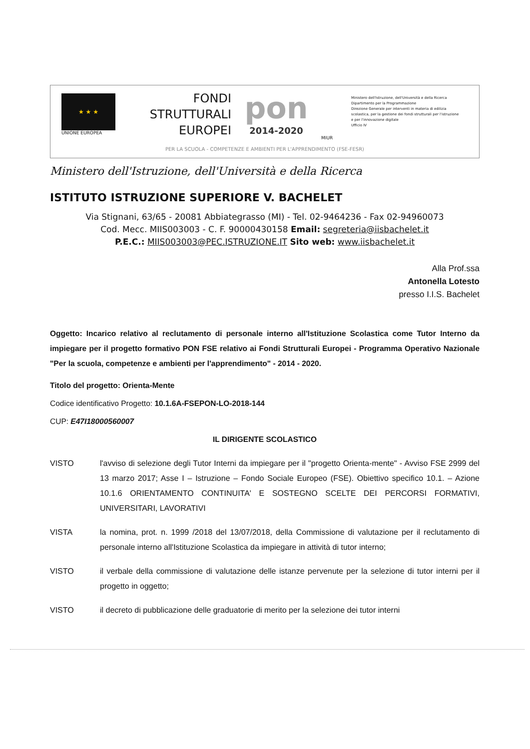★ ★ ★
UNIONE EUROPEA
FONDI
STRUTTURALI
EUROPEI
pon
2014-2020
MIUR
Ministero dell'Istruzione, dell'Università e della Ricerca
Dipartimento per la Programmazione
Direzione Generale per interventi in materia di edilizia scolastica, per la gestione dei fondi strutturali per l'istruzione e per l'innovazione digitale
Ufficio IV
PER LA SCUOLA - COMPETENZE E AMBIENTI PER L'APPRENDIMENTO (FSE-FESR)
Ministero dell'Istruzione, dell'Università e della Ricerca
ISTITUTO ISTRUZIONE SUPERIORE V. BACHELET
Via Stignani, 63/65 - 20081 Abbiategrasso (MI) - Tel. 02-9464236 - Fax 02-94960073
Cod. Mecc. MIIS003003 - C. F. 90000430158 Email: segreteria@iisbachelet.it
P.E.C.: MIIS003003@PEC.ISTRUZIONE.IT Sito web: www.iisbachelet.it
Alla Prof.ssa
Antonella Lotesto
presso I.I.S. Bachelet
Oggetto: Incarico relativo al reclutamento di personale interno all'Istituzione Scolastica come Tutor Interno da impiegare per il progetto formativo PON FSE relativo ai Fondi Strutturali Europei - Programma Operativo Nazionale "Per la scuola, competenze e ambienti per l'apprendimento" - 2014 - 2020.
Titolo del progetto: Orienta-Mente
Codice identificativo Progetto: 10.1.6A-FSEPON-LO-2018-144
CUP: E47I18000560007
IL DIRIGENTE SCOLASTICO
VISTO l'avviso di selezione degli Tutor Interni da impiegare per il "progetto Orienta-mente" - Avviso FSE 2999 del 13 marzo 2017; Asse I – Istruzione – Fondo Sociale Europeo (FSE). Obiettivo specifico 10.1. – Azione 10.1.6 ORIENTAMENTO CONTINUITA' E SOSTEGNO SCELTE DEI PERCORSI FORMATIVI, UNIVERSITARI, LAVORATIVI
VISTA la nomina, prot. n. 1999 /2018 del 13/07/2018, della Commissione di valutazione per il reclutamento di personale interno all'Istituzione Scolastica da impiegare in attività di tutor interno;
VISTO il verbale della commissione di valutazione delle istanze pervenute per la selezione di tutor interni per il progetto in oggetto;
VISTO il decreto di pubblicazione delle graduatorie di merito per la selezione dei tutor interni